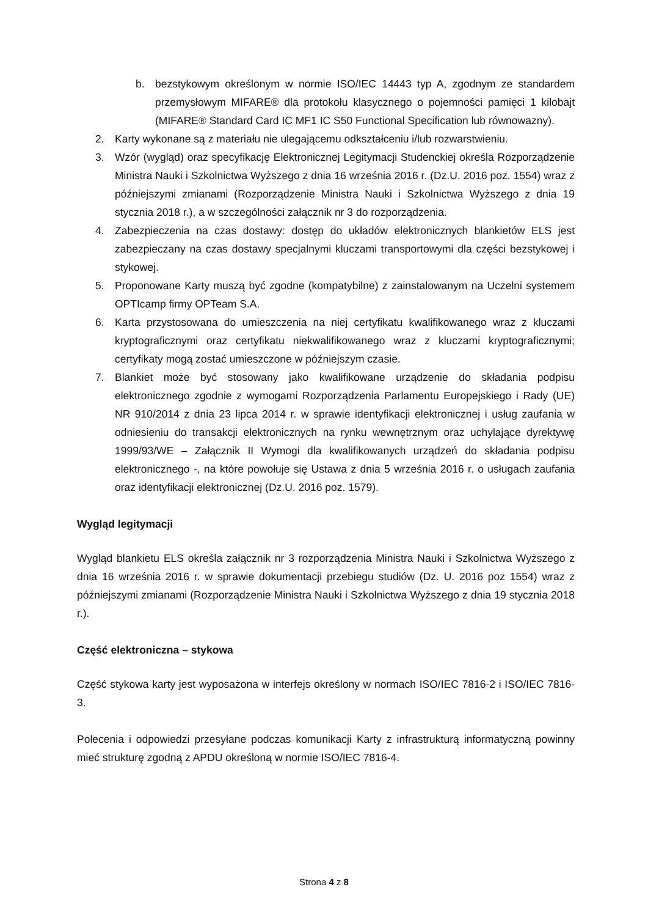b. bezstykowym określonym w normie ISO/IEC 14443 typ A, zgodnym ze standardem przemysłowym MIFARE® dla protokołu klasycznego o pojemności pamięci 1 kilobajt (MIFARE® Standard Card IC MF1 IC S50 Functional Specification lub równowazny).
2. Karty wykonane są z materiału nie ulegającemu odkształceniu i/lub rozwarstwieniu.
3. Wzór (wygląd) oraz specyfikację Elektronicznej Legitymacji Studenckiej określa Rozporządzenie Ministra Nauki i Szkolnictwa Wyższego z dnia 16 września 2016 r. (Dz.U. 2016 poz. 1554) wraz z późniejszymi zmianami (Rozporządzenie Ministra Nauki i Szkolnictwa Wyższego z dnia 19 stycznia 2018 r.), a w szczególności załącznik nr 3 do rozporządzenia.
4. Zabezpieczenia na czas dostawy: dostęp do układów elektronicznych blankietów ELS jest zabezpieczany na czas dostawy specjalnymi kluczami transportowymi dla części bezstykowej i stykowej.
5. Proponowane Karty muszą być zgodne (kompatybilne) z zainstalowanym na Uczelni systemem OPTIcamp firmy OPTeam S.A.
6. Karta przystosowana do umieszczenia na niej certyfikatu kwalifikowanego wraz z kluczami kryptograficznymi oraz certyfikatu niekwalifikowanego wraz z kluczami kryptograficznymi; certyfikaty mogą zostać umieszczone w późniejszym czasie.
7. Blankiet może być stosowany jako kwalifikowane urządzenie do składania podpisu elektronicznego zgodnie z wymogami Rozporządzenia Parlamentu Europejskiego i Rady (UE) NR 910/2014 z dnia 23 lipca 2014 r. w sprawie identyfikacji elektronicznej i usług zaufania w odniesieniu do transakcji elektronicznych na rynku wewnętrznym oraz uchylające dyrektywę 1999/93/WE – Załącznik II Wymogi dla kwalifikowanych urządzeń do składania podpisu elektronicznego -, na które powołuje się Ustawa z dnia 5 września 2016 r. o usługach zaufania oraz identyfikacji elektronicznej (Dz.U. 2016 poz. 1579).
Wygląd legitymacji
Wygląd blankietu ELS określa załącznik nr 3 rozporządzenia Ministra Nauki i Szkolnictwa Wyższego z dnia 16 września 2016 r. w sprawie dokumentacji przebiegu studiów (Dz. U. 2016 poz 1554) wraz z późniejszymi zmianami (Rozporządzenie Ministra Nauki i Szkolnictwa Wyższego z dnia 19 stycznia 2018 r.).
Część elektroniczna – stykowa
Część stykowa karty jest wyposażona w interfejs określony w normach ISO/IEC 7816-2 i ISO/IEC 7816-3.
Polecenia i odpowiedzi przesyłane podczas komunikacji Karty z infrastrukturą informatyczną powinny mieć strukturę zgodną z APDU określoną w normie ISO/IEC 7816-4.
Strona 4 z 8